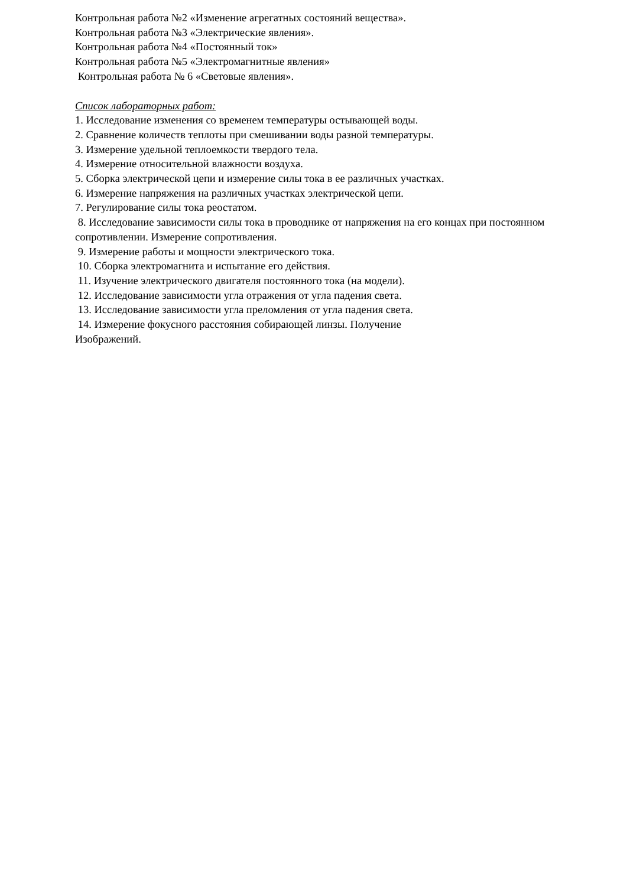Контрольная работа №2 «Изменение агрегатных состояний вещества».
Контрольная работа №3 «Электрические явления».
Контрольная работа №4 «Постоянный ток»
Контрольная работа №5 «Электромагнитные явления»
Контрольная работа № 6 «Световые явления».
Список лабораторных работ:
1. Исследование изменения со временем температуры остывающей воды.
2. Сравнение количеств теплоты при смешивании воды разной температуры.
3. Измерение удельной теплоемкости твердого тела.
4. Измерение относительной влажности воздуха.
5. Сборка электрической цепи и измерение силы тока в ее различных участках.
6. Измерение напряжения на различных участках электрической цепи.
7. Регулирование силы тока реостатом.
8. Исследование зависимости силы тока в проводнике от напряжения на его концах при постоянном сопротивлении. Измерение сопротивления.
9. Измерение работы и мощности электрического тока.
10. Сборка электромагнита и испытание его действия.
11. Изучение электрического двигателя постоянного тока (на модели).
12. Исследование зависимости угла отражения от угла падения света.
13. Исследование зависимости угла преломления от угла падения света.
14. Измерение фокусного расстояния собирающей линзы. Получение
Изображений.